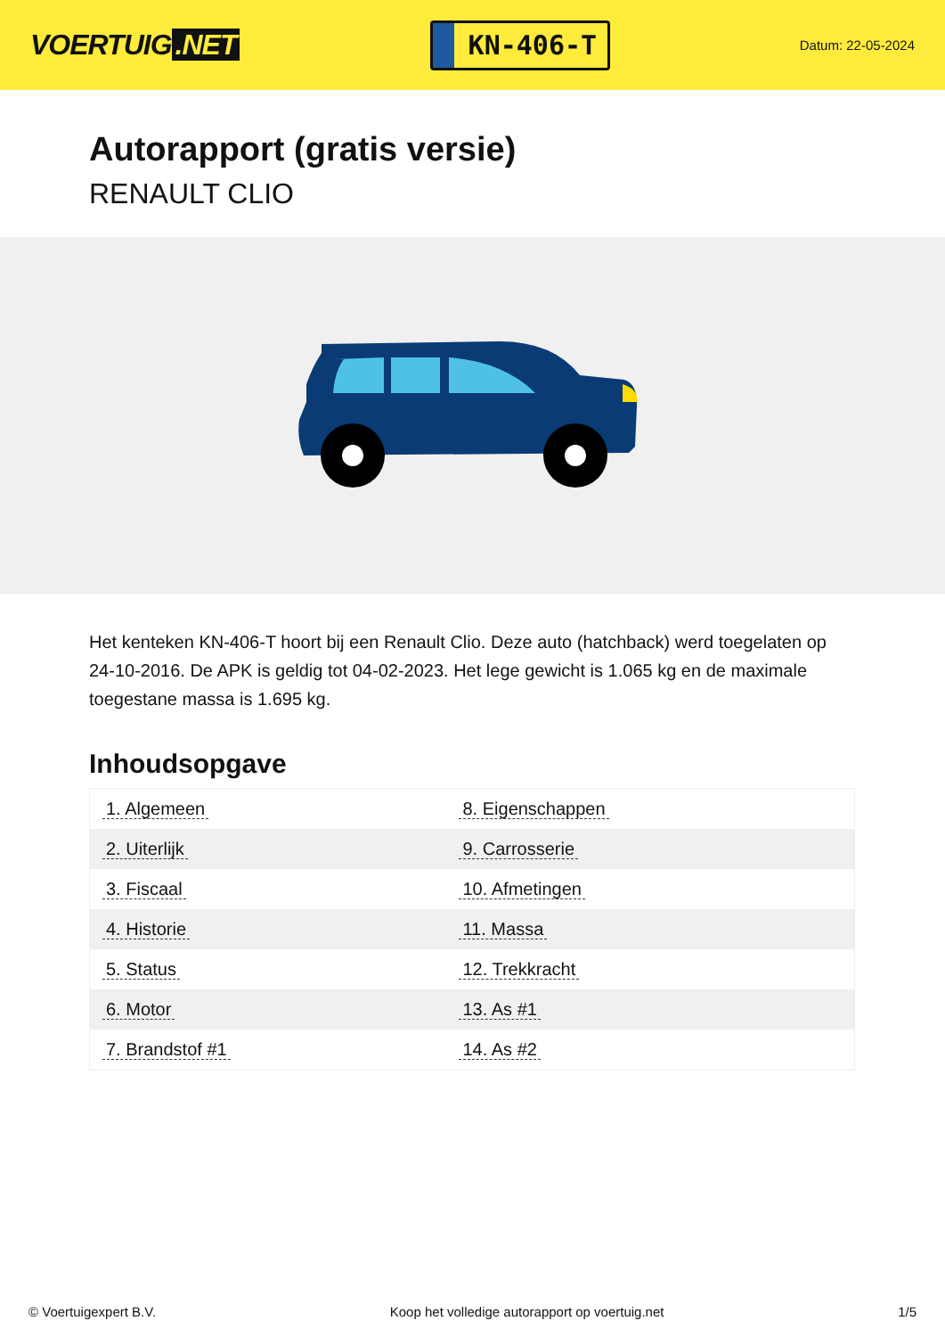VOERTUIG.NET
KN-406-T
Datum: 22-05-2024
Autorapport (gratis versie)
RENAULT CLIO
Het kenteken KN-406-T hoort bij een Renault Clio. Deze auto (hatchback) werd toegelaten op 24-10-2016. De APK is geldig tot 04-02-2023. Het lege gewicht is 1.065 kg en de maximale toegestane massa is 1.695 kg.
Inhoudsopgave
| 1. Algemeen | 8. Eigenschappen |
| 2. Uiterlijk | 9. Carrosserie |
| 3. Fiscaal | 10. Afmetingen |
| 4. Historie | 11. Massa |
| 5. Status | 12. Trekkracht |
| 6. Motor | 13. As #1 |
| 7. Brandstof #1 | 14. As #2 |
© Voertuigexpert B.V. Koop het volledige autorapport op voertuig.net 1/5